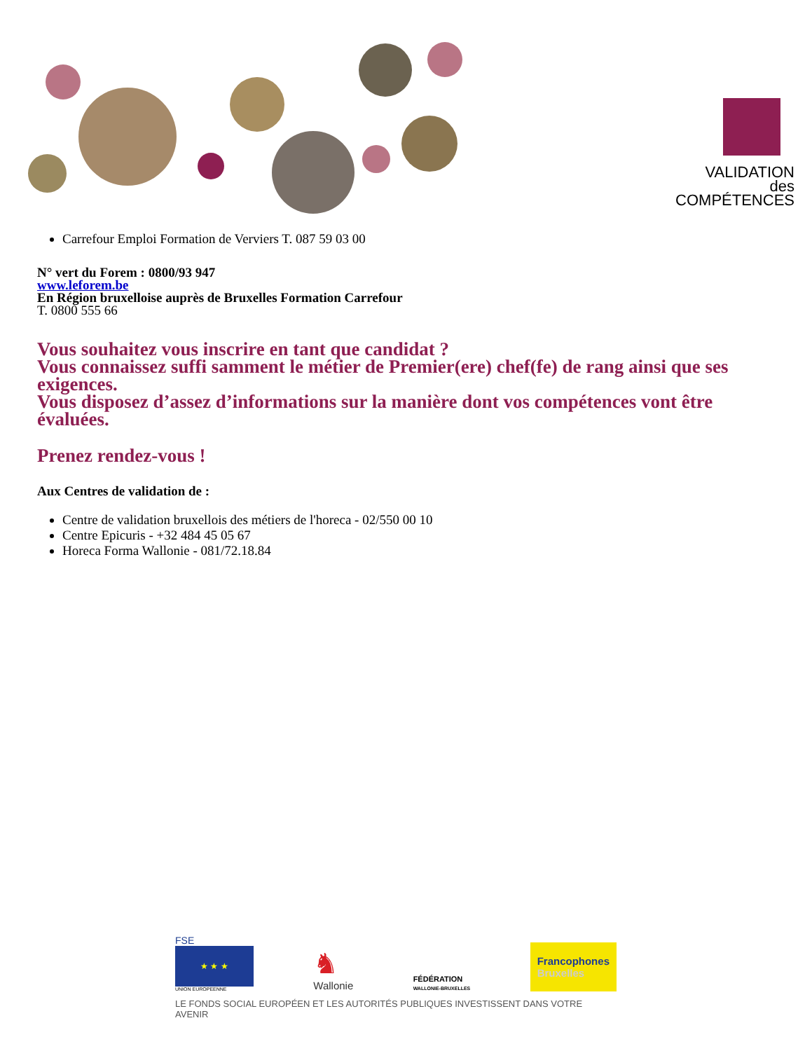VALIDATION
des COMPÉTENCES
Carrefour Emploi Formation de Verviers T. 087 59 03 00
N° vert du Forem : 0800/93 947
www.leforem.be
En Région bruxelloise auprès de Bruxelles Formation Carrefour
T. 0800 555 66
Vous souhaitez vous inscrire en tant que candidat ?
Vous connaissez suffi samment le métier de Premier(ere) chef(fe) de rang ainsi que ses exigences.
Vous disposez d’assez d’informations sur la manière dont vos compétences vont être évaluées.
Prenez rendez-vous !
Aux Centres de validation de :
Centre de validation bruxellois des métiers de l'horeca - 02/550 00 10
Centre Epicuris - +32 484 45 05 67
Horeca Forma Wallonie - 081/72.18.84
FSE
★ ★ ★
UNION EUROPEENNE
♞
Wallonie
FÉDÉRATION
WALLONIE-BRUXELLES
Francophones
Bruxelles
LE FONDS SOCIAL EUROPÉEN ET LES AUTORITÉS PUBLIQUES INVESTISSENT DANS VOTRE AVENIR